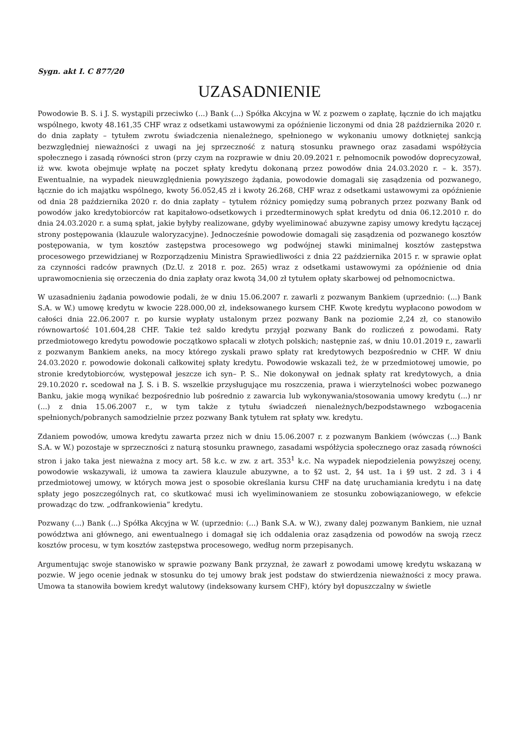Sygn. akt I. C 877/20
UZASADNIENIE
Powodowie B. S. i J. S. wystąpili przeciwko (...) Bank (...) Spółka Akcyjna w W. z pozwem o zapłatę, łącznie do ich majątku wspólnego, kwoty 48.161,35 CHF wraz z odsetkami ustawowymi za opóźnienie liczonymi od dnia 28 października 2020 r. do dnia zapłaty – tytułem zwrotu świadczenia nienależnego, spełnionego w wykonaniu umowy dotkniętej sankcją bezwzględniej nieważności z uwagi na jej sprzeczność z naturą stosunku prawnego oraz zasadami współżycia społecznego i zasadą równości stron (przy czym na rozprawie w dniu 20.09.2021 r. pełnomocnik powodów doprecyzował, iż ww. kwota obejmuje wpłatę na poczet spłaty kredytu dokonaną przez powodów dnia 24.03.2020 r. – k. 357). Ewentualnie, na wypadek nieuwzględnienia powyższego żądania, powodowie domagali się zasądzenia od pozwanego, łącznie do ich majątku wspólnego, kwoty 56.052,45 zł i kwoty 26.268, CHF wraz z odsetkami ustawowymi za opóźnienie od dnia 28 października 2020 r. do dnia zapłaty – tytułem różnicy pomiędzy sumą pobranych przez pozwany Bank od powodów jako kredytobiorców rat kapitałowo-odsetkowych i przedterminowych spłat kredytu od dnia 06.12.2010 r. do dnia 24.03.2020 r. a sumą spłat, jakie byłyby realizowane, gdyby wyeliminować abuzywne zapisy umowy kredytu łączącej strony postępowania (klauzule waloryzacyjne). Jednocześnie powodowie domagali się zasądzenia od pozwanego kosztów postępowania, w tym kosztów zastępstwa procesowego wg podwójnej stawki minimalnej kosztów zastępstwa procesowego przewidzianej w Rozporządzeniu Ministra Sprawiedliwości z dnia 22 października 2015 r. w sprawie opłat za czynności radców prawnych (Dz.U. z 2018 r. poz. 265) wraz z odsetkami ustawowymi za opóźnienie od dnia uprawomocnienia się orzeczenia do dnia zapłaty oraz kwotą 34,00 zł tytułem opłaty skarbowej od pełnomocnictwa.
W uzasadnieniu żądania powodowie podali, że w dniu 15.06.2007 r. zawarli z pozwanym Bankiem (uprzednio: (...) Bank S.A. w W.) umowę kredytu w kwocie 228.000,00 zł, indeksowanego kursem CHF. Kwotę kredytu wypłacono powodom w całości dnia 22.06.2007 r. po kursie wypłaty ustalonym przez pozwany Bank na poziomie 2,24 zł, co stanowiło równowartość 101.604,28 CHF. Takie też saldo kredytu przyjął pozwany Bank do rozliczeń z powodami. Raty przedmiotowego kredytu powodowie początkowo spłacali w złotych polskich; następnie zaś, w dniu 10.01.2019 r., zawarli z pozwanym Bankiem aneks, na mocy którego zyskali prawo spłaty rat kredytowych bezpośrednio w CHF. W dniu 24.03.2020 r. powodowie dokonali całkowitej spłaty kredytu. Powodowie wskazali też, że w przedmiotowej umowie, po stronie kredytobiorców, występował jeszcze ich syn– P. S.. Nie dokonywał on jednak spłaty rat kredytowych, a dnia 29.10.2020 r. scedował na J. S. i B. S. wszelkie przysługujące mu roszczenia, prawa i wierzytelności wobec pozwanego Banku, jakie mogą wynikać bezpośrednio lub pośrednio z zawarcia lub wykonywania/stosowania umowy kredytu (...) nr (...) z dnia 15.06.2007 r., w tym także z tytułu świadczeń nienależnych/bezpodstawnego wzbogacenia spełnionych/pobranych samodzielnie przez pozwany Bank tytułem rat spłaty ww. kredytu.
Zdaniem powodów, umowa kredytu zawarta przez nich w dniu 15.06.2007 r. z pozwanym Bankiem (wówczas (...) Bank S.A. w W.) pozostaje w sprzeczności z naturą stosunku prawnego, zasadami współżycia społecznego oraz zasadą równości stron i jako taka jest nieważna z mocy art. 58 k.c. w zw. z art. 353<sup>1</sup> k.c. Na wypadek niepodzielenia powyższej oceny, powodowie wskazywali, iż umowa ta zawiera klauzule abuzywne, a to §2 ust. 2, §4 ust. 1a i §9 ust. 2 zd. 3 i 4 przedmiotowej umowy, w których mowa jest o sposobie określania kursu CHF na datę uruchamiania kredytu i na datę spłaty jego poszczególnych rat, co skutkować musi ich wyeliminowaniem ze stosunku zobowiązaniowego, w efekcie prowadząc do tzw. „odfrankowienia” kredytu.
Pozwany (...) Bank (...) Spółka Akcyjna w W. (uprzednio: (...) Bank S.A. w W.), zwany dalej pozwanym Bankiem, nie uznał powództwa ani głównego, ani ewentualnego i domagał się ich oddalenia oraz zasądzenia od powodów na swoją rzecz kosztów procesu, w tym kosztów zastępstwa procesowego, według norm przepisanych.
Argumentując swoje stanowisko w sprawie pozwany Bank przyznał, że zawarł z powodami umowę kredytu wskazaną w pozwie. W jego ocenie jednak w stosunku do tej umowy brak jest podstaw do stwierdzenia nieważności z mocy prawa. Umowa ta stanowiła bowiem kredyt walutowy (indeksowany kursem CHF), który był dopuszczalny w świetle